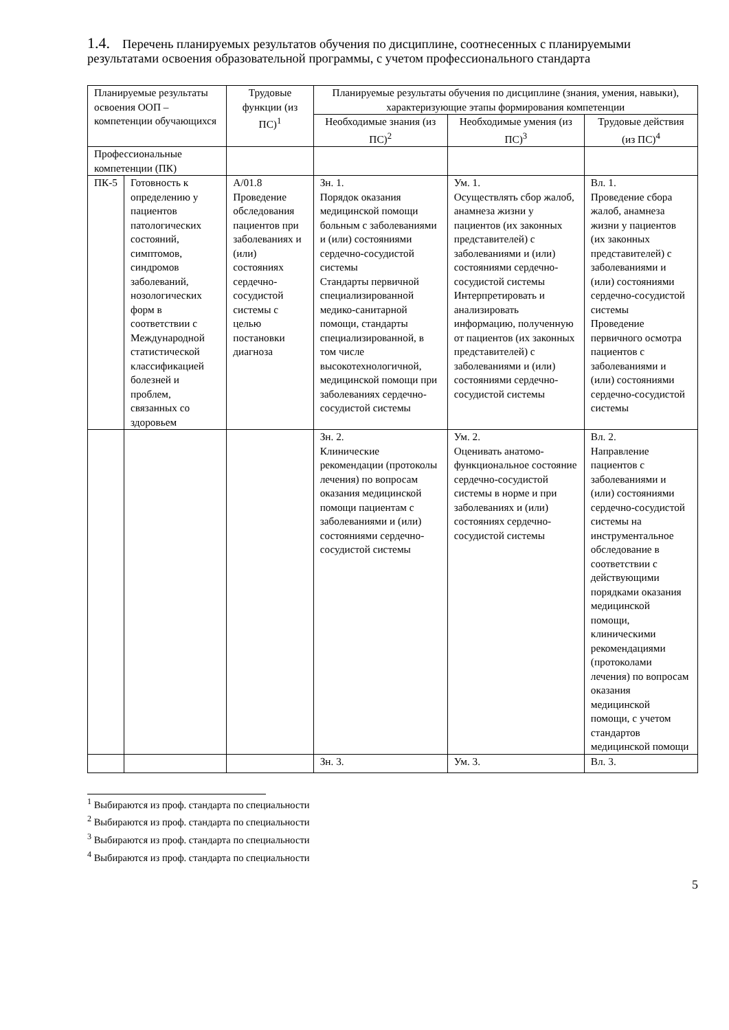1.4. Перечень планируемых результатов обучения по дисциплине, соотнесенных с планируемыми результатами освоения образовательной программы, с учетом профессионального стандарта
| Планируемые результаты освоения ООП – компетенции обучающихся | | Трудовые функции (из ПС)<sup>1</sup> | Планируемые результаты обучения по дисциплине (знания, умения, навыки), характеризующие этапы формирования компетенции | | |
| --- | --- | --- | --- | --- | --- |
| | | | Необходимые знания (из ПС)<sup>2</sup> | Необходимые умения (из ПС)<sup>3</sup> | Трудовые действия (из ПС)<sup>4</sup> |
| Профессиональные компетенции (ПК) | | | | | |
| ПК-5 | Готовность к определению у пациентов патологических состояний, симптомов, синдромов заболеваний, нозологических форм в соответствии с Международной статистической классификацией болезней и проблем, связанных со здоровьем | А/01.8 Проведение обследования пациентов при заболеваниях и (или) состояниях сердечно-сосудистой системы с целью постановки диагноза | Зн. 1. Порядок оказания медицинской помощи больным с заболеваниями и (или) состояниями сердечно-сосудистой системы Стандарты первичной специализированной медико-санитарной помощи, стандарты специализированной, в том числе высокотехнологичной, медицинской помощи при заболеваниях сердечно-сосудистой системы | Ум. 1. Осуществлять сбор жалоб, анамнеза жизни у пациентов (их законных представителей) с заболеваниями и (или) состояниями сердечно-сосудистой системы Интерпретировать и анализировать информацию, полученную от пациентов (их законных представителей) с заболеваниями и (или) состояниями сердечно-сосудистой системы | Вл. 1. Проведение сбора жалоб, анамнеза жизни у пациентов (их законных представителей) с заболеваниями и (или) состояниями сердечно-сосудистой системы Проведение первичного осмотра пациентов с заболеваниями и (или) состояниями сердечно-сосудистой системы |
| | | | Зн. 2. Клинические рекомендации (протоколы лечения) по вопросам оказания медицинской помощи пациентам с заболеваниями и (или) состояниями сердечно-сосудистой системы | Ум. 2. Оценивать анатомо-функциональное состояние сердечно-сосудистой системы в норме и при заболеваниях и (или) состояниях сердечно-сосудистой системы | Вл. 2. Направление пациентов с заболеваниями и (или) состояниями сердечно-сосудистой системы на инструментальное обследование в соответствии с действующими порядками оказания медицинской помощи, клиническими рекомендациями (протоколами лечения) по вопросам оказания медицинской помощи, с учетом стандартов медицинской помощи |
| | | | Зн. 3. | Ум. 3. | Вл. 3. |
<sup>1</sup> Выбираются из проф. стандарта по специальности
<sup>2</sup> Выбираются из проф. стандарта по специальности
<sup>3</sup> Выбираются из проф. стандарта по специальности
<sup>4</sup> Выбираются из проф. стандарта по специальности
5